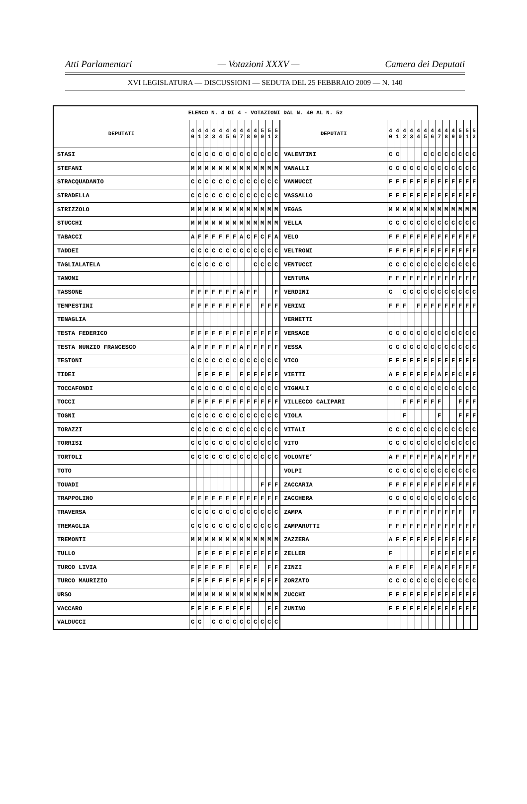Atti Parlamentari — Votazioni XXXV — Camera dei Deputati
XVI LEGISLATURA — DISCUSSIONI — SEDUTA DEL 25 FEBBRAIO 2009 — N. 140
| ELENCO N. 4 DI 4 - VOTAZIONI DAL N. 40 AL N. 52 | | | | | | | | | | | | | | | | | | | | | | | | | | | |
| --- | --- | --- | --- | --- | --- | --- | --- | --- | --- | --- | --- | --- | --- | --- | --- | --- | --- | --- | --- | --- | --- | --- | --- | --- | --- | --- | --- |
| DEPUTATI | 4 0 | 4 1 | 4 2 | 4 3 | 4 4 | 4 5 | 4 6 | 4 7 | 4 8 | 4 9 | 5 0 | 5 1 | 5 2 | DEPUTATI | 4 0 | 4 1 | 4 2 | 4 3 | 4 4 | 4 5 | 4 6 | 4 7 | 4 8 | 4 9 | 5 0 | 5 1 | 5 2 |
| STASI | C | C | C | C | C | C | C | C | C | C | C | C | C | VALENTINI | C | C | | | | C | C | C | C | C | C | C | C |
| STEFANI | M | M | M | M | M | M | M | M | M | M | M | M | M | VANALLI | C | C | C | C | C | C | C | C | C | C | C | C | C |
| STRACQUADANIO | C | C | C | C | C | C | C | C | C | C | C | C | C | VANNUCCI | F | F | F | F | F | F | F | F | F | F | F | F | F |
| STRADELLA | C | C | C | C | C | C | C | C | C | C | C | C | C | VASSALLO | F | F | F | F | F | F | F | F | F | F | F | F | F |
| STRIZZOLO | M | M | M | M | M | M | M | M | M | M | M | M | M | VEGAS | M | M | M | M | M | M | M | M | M | M | M | M | M |
| STUCCHI | M | M | M | M | M | M | M | M | M | M | M | M | M | VELLA | C | C | C | C | C | C | C | C | C | C | C | C | C |
| TABACCI | A | F | F | F | F | F | F | A | C | F | C | F | A | VELO | F | F | F | F | F | F | F | F | F | F | F | F | F |
| TADDEI | C | C | C | C | C | C | C | C | C | C | C | C | C | VELTRONI | F | F | F | F | F | F | F | F | F | F | F | F | F |
| TAGLIALATELA | C | C | C | C | C | C | | | | C | C | C | C | VENTUCCI | C | C | C | C | C | C | C | C | C | C | C | C | C |
| TANONI | | | | | | | | | | | | | | VENTURA | F | F | F | F | F | F | F | F | F | F | F | F | F |
| TASSONE | F | F | F | F | F | F | F | A | F | F | | | F | VERDINI | C | | C | C | C | C | C | C | C | C | C | C | C |
| TEMPESTINI | F | F | F | F | F | F | F | F | F | | F | F | F | VERINI | F | F | F | | F | F | F | F | F | F | F | F | F |
| TENAGLIA | | | | | | | | | | | | | | VERNETTI | | | | | | | | | | | | | |
| TESTA FEDERICO | F | F | F | F | F | F | F | F | F | F | F | F | F | VERSACE | C | C | C | C | C | C | C | C | C | C | C | C | C |
| TESTA NUNZIO FRANCESCO | A | F | F | F | F | F | F | A | F | F | F | F | F | VESSA | C | C | C | C | C | C | C | C | C | C | C | C | C |
| TESTONI | C | C | C | C | C | C | C | C | C | C | C | C | C | VICO | F | F | F | F | F | F | F | F | F | F | F | F | F |
| TIDEI | | F | F | F | F | F | | F | F | F | F | F | F | VIETTI | A | F | F | F | F | F | F | A | F | F | C | F | F |
| TOCCAFONDI | C | C | C | C | C | C | C | C | C | C | C | C | C | VIGNALI | C | C | C | C | C | C | C | C | C | C | C | C | C |
| TOCCI | F | F | F | F | F | F | F | F | F | F | F | F | F | VILLECCO CALIPARI | | | F | F | F | F | F | F | | | F | F | F |
| TOGNI | C | C | C | C | C | C | C | C | C | C | C | C | C | VIOLA | | | F | | | | | F | | | F | F | F |
| TORAZZI | C | C | C | C | C | C | C | C | C | C | C | C | C | VITALI | C | C | C | C | C | C | C | C | C | C | C | C | C |
| TORRISI | C | C | C | C | C | C | C | C | C | C | C | C | C | VITO | C | C | C | C | C | C | C | C | C | C | C | C | C |
| TORTOLI | C | C | C | C | C | C | C | C | C | C | C | C | C | VOLONTE’ | A | F | F | F | F | F | F | A | F | F | F | F | F |
| TOTO | | | | | | | | | | | | | | VOLPI | C | C | C | C | C | C | C | C | C | C | C | C | C |
| TOUADI | | | | | | | | | | | F | F | F | ZACCARIA | F | F | F | F | F | F | F | F | F | F | F | F | F |
| TRAPPOLINO | F | F | F | F | F | F | F | F | F | F | F | F | F | ZACCHERA | C | C | C | C | C | C | C | C | C | C | C | C | C |
| TRAVERSA | C | C | C | C | C | C | C | C | C | C | C | C | C | ZAMPA | F | F | F | F | F | F | F | F | F | F | F | | F |
| TREMAGLIA | C | C | C | C | C | C | C | C | C | C | C | C | C | ZAMPARUTTI | F | F | F | F | F | F | F | F | F | F | F | F | F |
| TREMONTI | M | M | M | M | M | M | M | M | M | M | M | M | M | ZAZZERA | A | F | F | F | F | F | F | F | F | F | F | F | F |
| TULLO | | F | F | F | F | F | F | F | F | F | F | F | F | ZELLER | F | | | | | | F | F | F | F | F | F | F |
| TURCO LIVIA | F | F | F | F | F | F | | F | F | F | | F | F | ZINZI | A | F | F | F | | F | F | A | F | F | F | F | F |
| TURCO MAURIZIO | F | F | F | F | F | F | F | F | F | F | F | F | F | ZORZATO | C | C | C | C | C | C | C | C | C | C | C | C | C |
| URSO | M | M | M | M | M | M | M | M | M | M | M | M | M | ZUCCHI | F | F | F | F | F | F | F | F | F | F | F | F | F |
| VACCARO | F | F | F | F | F | F | F | F | F | | | F | F | ZUNINO | F | F | F | F | F | F | F | F | F | F | F | F | F |
| VALDUCCI | C | C | | C | C | C | C | C | C | C | C | C | C | | | | | | | | | | | | | | |